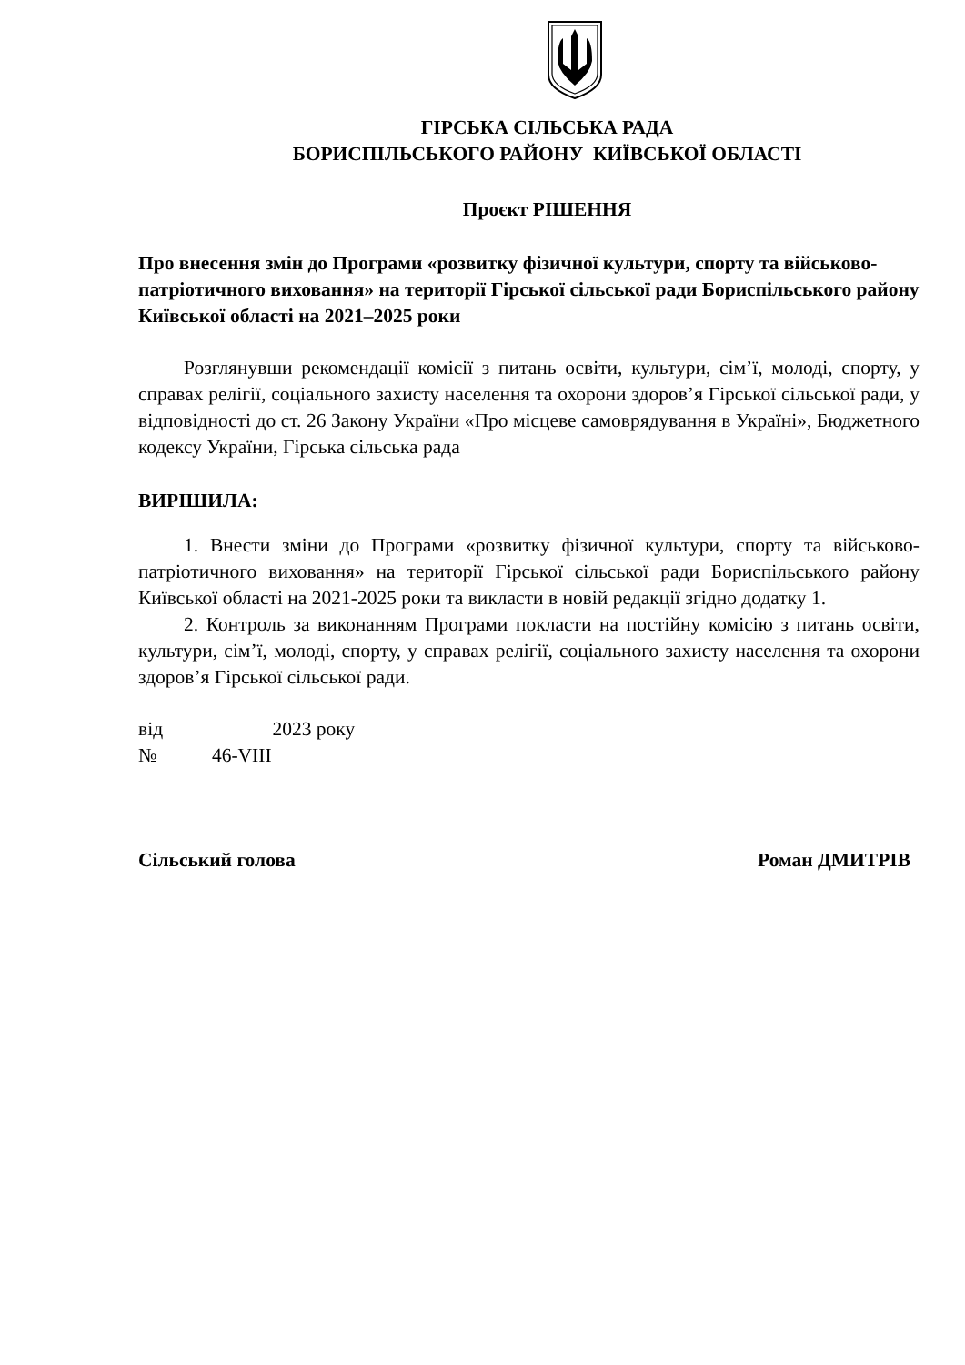ГІРСЬКА СІЛЬСЬКА РАДА
БОРИСПІЛЬСЬКОГО РАЙОНУ КИЇВСЬКОЇ ОБЛАСТІ
Проєкт РІШЕННЯ
Про внесення змін до Програми «розвитку фізичної культури, спорту та військово-патріотичного виховання» на території Гірської сільської ради Бориспільського району Київської області на 2021–2025 роки
Розглянувши рекомендації комісії з питань освіти, культури, сім’ї, молоді, спорту, у справах релігії, соціального захисту населення та охорони здоров’я Гірської сільської ради, у відповідності до ст. 26 Закону України «Про місцеве самоврядування в Україні», Бюджетного кодексу України, Гірська сільська рада
ВИРІШИЛА:
1. Внести зміни до Програми «розвитку фізичної культури, спорту та військово-патріотичного виховання» на території Гірської сільської ради Бориспільського району Київської області на 2021-2025 роки та викласти в новій редакції згідно додатку 1.
2. Контроль за виконанням Програми покласти на постійну комісію з питань освіти, культури, сім’ї, молоді, спорту, у справах релігії, соціального захисту населення та охорони здоров’я Гірської сільської ради.
від 2023 року
№ 46-VIII
Сільський голова Роман ДМИТРІВ